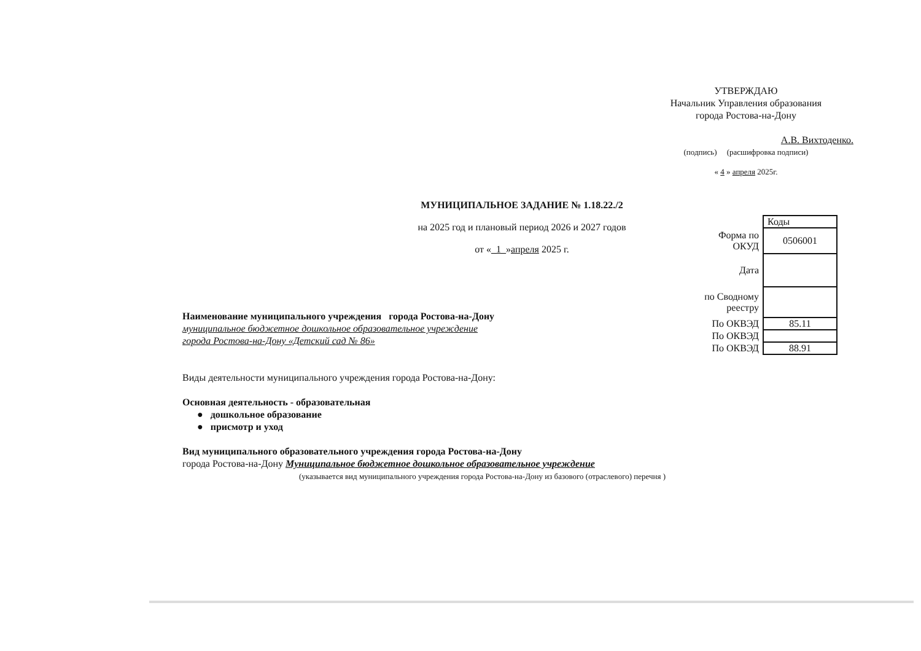УТВЕРЖДАЮ
Начальник Управления образования
города Ростова-на-Дону
А.В. Вихтоденко.
(подпись) (расшифровка подписи)
« 4 » апреля 2025г.
МУНИЦИПАЛЬНОЕ ЗАДАНИЕ № 1.18.22./2
на 2025 год и плановый период 2026 и 2027 годов
от «_1_»апреля 2025 г.
| | Коды |
| Форма по ОКУД | 0506001 |
| Дата | |
| по Сводному реестру | |
| По ОКВЭД | 85.11 |
| По ОКВЭД | |
| По ОКВЭД | 88.91 |
Наименование муниципального учреждения города Ростова-на-Дону
муниципальное бюджетное дошкольное образовательное учреждение
города Ростова-на-Дону «Детский сад № 86»
Виды деятельности муниципального учреждения города Ростова-на-Дону:
Основная деятельность - образовательная
● дошкольное образование
● присмотр и уход
Вид муниципального образовательного учреждения города Ростова-на-Дону
города Ростова-на-Дону Муниципальное бюджетное дошкольное образовательное учреждение
(указывается вид муниципального учреждения города Ростова-на-Дону из базового (отраслевого) перечня )